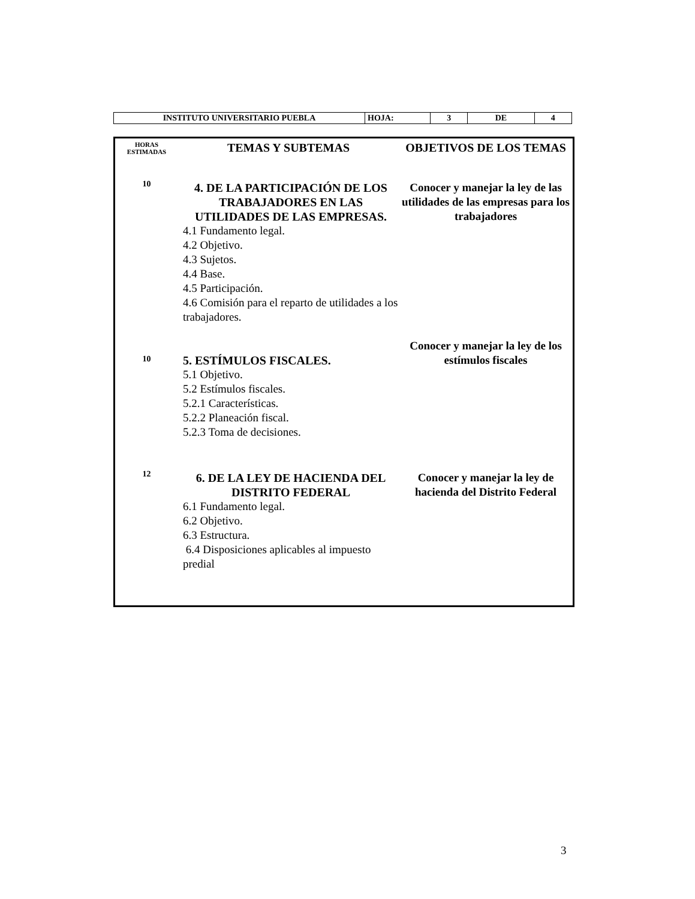| INSTITUTO UNIVERSITARIO PUEBLA | HOJA: | 3 | DE | 4 |
| HORAS ESTIMADAS | TEMAS Y SUBTEMAS | OBJETIVOS DE LOS TEMAS |
| --- | --- | --- |
| 10 | 4. DE LA PARTICIPACIÓN DE LOS TRABAJADORES EN LAS UTILIDADES DE LAS EMPRESAS. 4.1 Fundamento legal. 4.2 Objetivo. 4.3 Sujetos. 4.4 Base. 4.5 Participación. 4.6 Comisión para el reparto de utilidades a los trabajadores. | Conocer y manejar la ley de las utilidades de las empresas para los trabajadores |
| 10 | 5. ESTÍMULOS FISCALES. 5.1 Objetivo. 5.2 Estímulos fiscales. 5.2.1 Características. 5.2.2 Planeación fiscal. 5.2.3 Toma de decisiones. | Conocer y manejar la ley de los estímulos fiscales |
| 12 | 6. DE LA LEY DE HACIENDA DEL DISTRITO FEDERAL 6.1 Fundamento legal. 6.2 Objetivo. 6.3 Estructura. 6.4 Disposiciones aplicables al impuesto predial | Conocer y manejar la ley de hacienda del Distrito Federal |
3